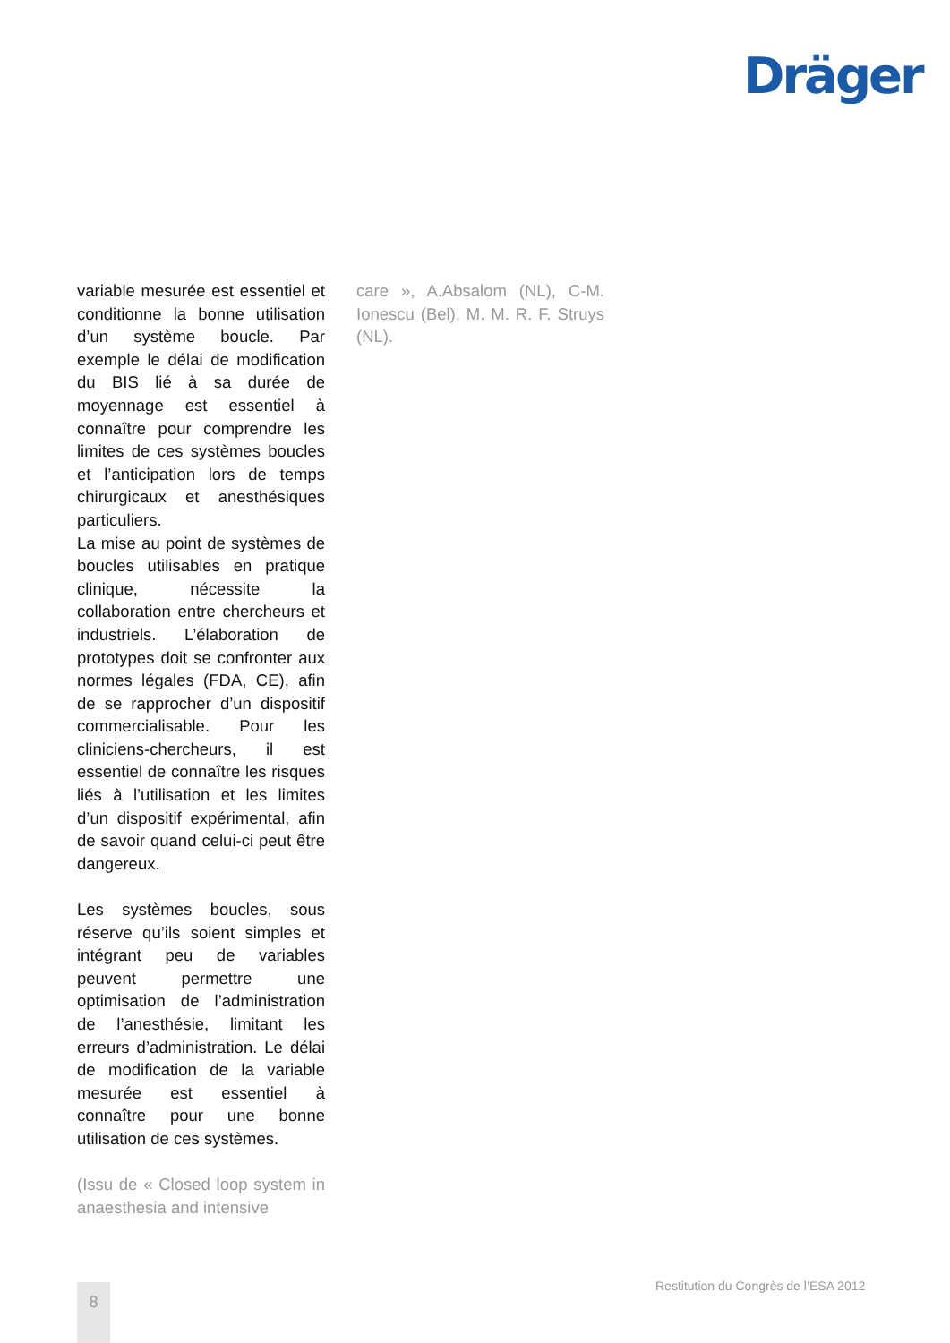Dräger
variable mesurée est essentiel et conditionne la bonne utilisation d’un système boucle. Par exemple le délai de modification du BIS lié à sa durée de moyennage est essentiel à connaître pour comprendre les limites de ces systèmes boucles et l’anticipation lors de temps chirurgicaux et anesthésiques particuliers.
La mise au point de systèmes de boucles utilisables en pratique clinique, nécessite la collaboration entre chercheurs et industriels. L’élaboration de prototypes doit se confronter aux normes légales (FDA, CE), afin de se rapprocher d’un dispositif commercialisable. Pour les cliniciens-chercheurs, il est essentiel de connaître les risques liés à l’utilisation et les limites d’un dispositif expérimental, afin de savoir quand celui-ci peut être dangereux.
Les systèmes boucles, sous réserve qu’ils soient simples et intégrant peu de variables peuvent permettre une optimisation de l’administration de l’anesthésie, limitant les erreurs d’administration. Le délai de modification de la variable mesurée est essentiel à connaître pour une bonne utilisation de ces systèmes.
(Issu de « Closed loop system in anaesthesia and intensive
care », A.Absalom (NL), C-M. Ionescu (Bel), M. M. R. F. Struys (NL).
Restitution du Congrès de l’ESA 2012
8